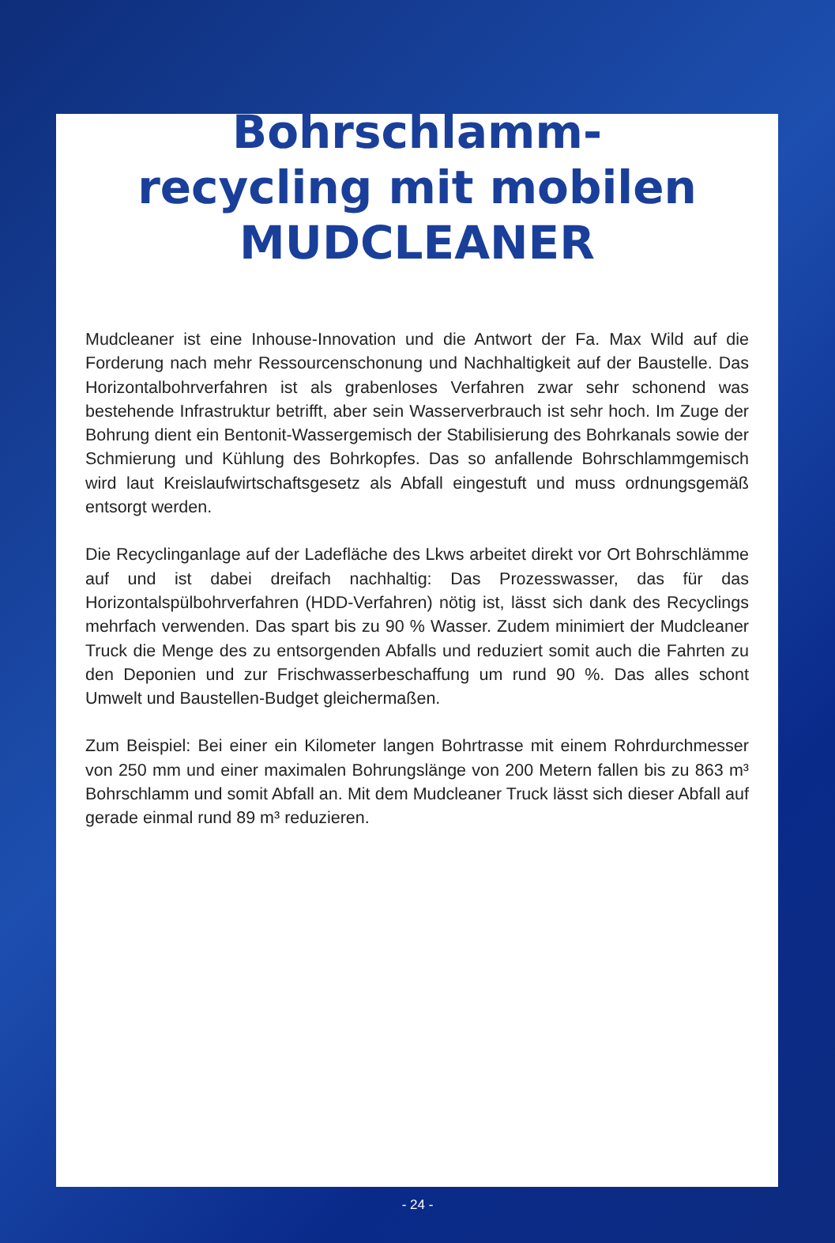Bohrschlamm-
recycling mit mobilen
MUDCLEANER
Mudcleaner ist eine Inhouse-Innovation und die Antwort der Fa. Max Wild auf die Forderung nach mehr Ressourcenschonung und Nachhaltigkeit auf der Baustelle. Das Horizontalbohrverfahren ist als grabenloses Verfahren zwar sehr schonend was bestehende Infrastruktur betrifft, aber sein Wasserverbrauch ist sehr hoch. Im Zuge der Bohrung dient ein Bentonit-Wassergemisch der Stabilisierung des Bohrkanals sowie der Schmierung und Kühlung des Bohrkopfes. Das so anfallende Bohrschlammgemisch wird laut Kreislaufwirtschaftsgesetz als Abfall eingestuft und muss ordnungsgemäß entsorgt werden.
Die Recyclinganlage auf der Ladefläche des Lkws arbeitet direkt vor Ort Bohrschlämme auf und ist dabei dreifach nachhaltig: Das Prozesswasser, das für das Horizontalspülbohrverfahren (HDD-Verfahren) nötig ist, lässt sich dank des Recyclings mehrfach verwenden. Das spart bis zu 90 % Wasser. Zudem minimiert der Mudcleaner Truck die Menge des zu entsorgenden Abfalls und reduziert somit auch die Fahrten zu den Deponien und zur Frischwasserbeschaffung um rund 90 %. Das alles schont Umwelt und Baustellen-Budget gleichermaßen.
Zum Beispiel: Bei einer ein Kilometer langen Bohrtrasse mit einem Rohrdurchmesser von 250 mm und einer maximalen Bohrungslänge von 200 Metern fallen bis zu 863 m³ Bohrschlamm und somit Abfall an. Mit dem Mudcleaner Truck lässt sich dieser Abfall auf gerade einmal rund 89 m³ reduzieren.
- 24 -